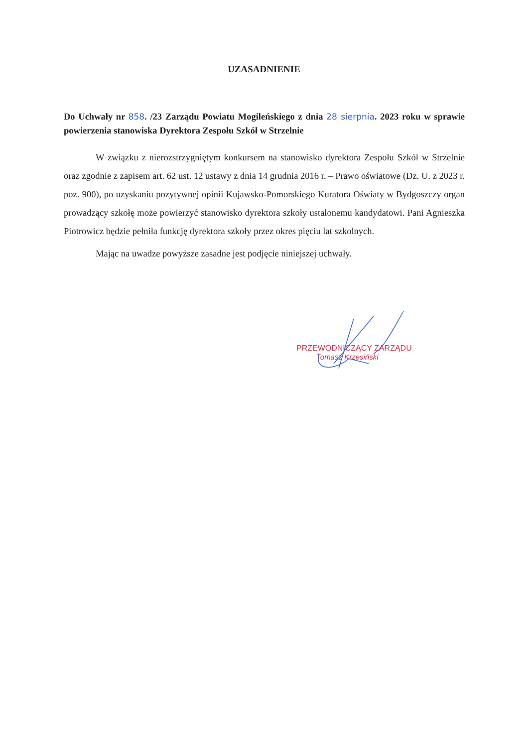UZASADNIENIE
Do Uchwały nr 858. /23 Zarządu Powiatu Mogileńskiego z dnia 28 sierpnia. 2023 roku w sprawie powierzenia stanowiska Dyrektora Zespołu Szkół w Strzelnie
W związku z nierozstrzygniętym konkursem na stanowisko dyrektora Zespołu Szkół w Strzelnie oraz zgodnie z zapisem art. 62 ust. 12 ustawy z dnia 14 grudnia 2016 r. – Prawo oświatowe (Dz. U. z 2023 r. poz. 900), po uzyskaniu pozytywnej opinii Kujawsko-Pomorskiego Kuratora Oświaty w Bydgoszczy organ prowadzący szkołę może powierzyć stanowisko dyrektora szkoły ustalonemu kandydatowi. Pani Agnieszka Piotrowicz będzie pełniła funkcję dyrektora szkoły przez okres pięciu lat szkolnych.
Mając na uwadze powyższe zasadne jest podjęcie niniejszej uchwały.
PRZEWODNICZĄCY ZARZĄDU
Tomasz Krzesiński